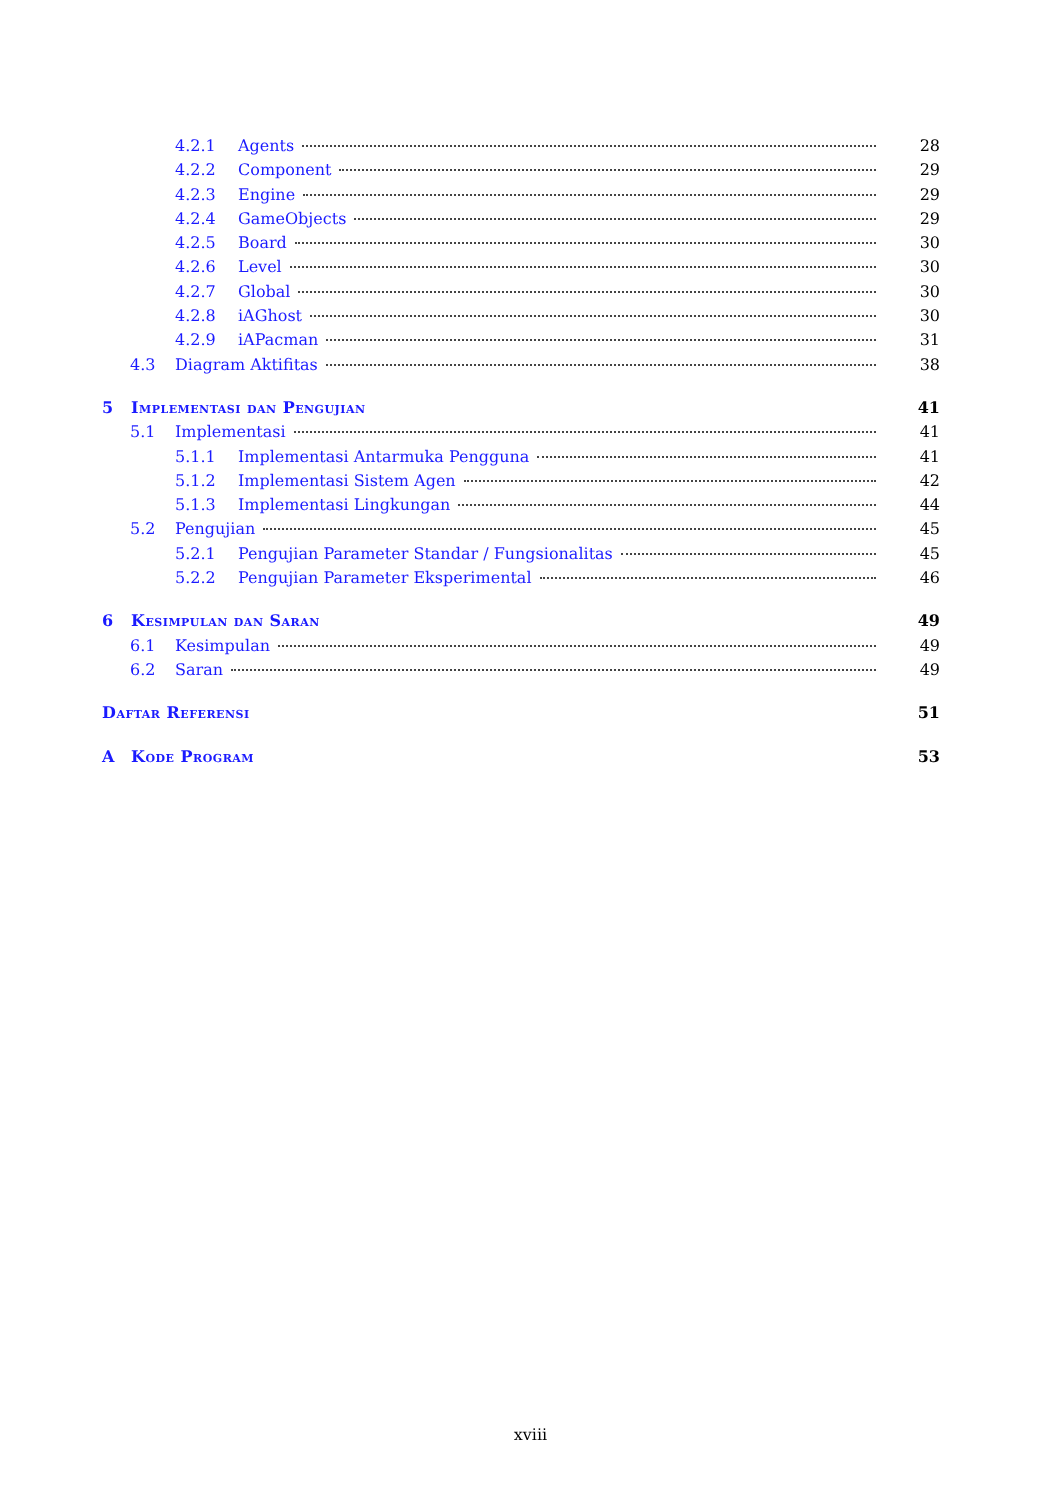4.2.1 Agents 28
4.2.2 Component 29
4.2.3 Engine 29
4.2.4 GameObjects 29
4.2.5 Board 30
4.2.6 Level 30
4.2.7 Global 30
4.2.8 iAGhost 30
4.2.9 iAPacman 31
4.3 Diagram Aktifitas 38
5 Implementasi dan Pengujian 41
5.1 Implementasi 41
5.1.1 Implementasi Antarmuka Pengguna 41
5.1.2 Implementasi Sistem Agen 42
5.1.3 Implementasi Lingkungan 44
5.2 Pengujian 45
5.2.1 Pengujian Parameter Standar / Fungsionalitas 45
5.2.2 Pengujian Parameter Eksperimental 46
6 Kesimpulan dan Saran 49
6.1 Kesimpulan 49
6.2 Saran 49
Daftar Referensi 51
A Kode Program 53
xviii